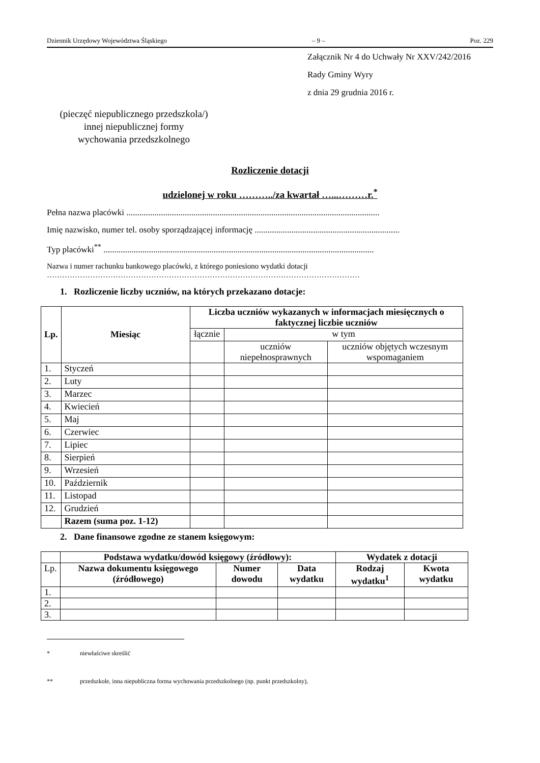Dziennik Urzędowy Województwa Śląskiego – 9 – Poz. 229
Załącznik Nr 4 do Uchwały Nr XXV/242/2016
Rady Gminy Wyry
z dnia 29 grudnia 2016 r.
(pieczęć niepublicznego przedszkola/)
innej niepublicznej formy
wychowania przedszkolnego
Rozliczenie dotacji
udzielonej w roku ………../za kwartał …...………r.<sup>*</sup>
Pełna nazwa placówki .....................................................................................................................
Imię nazwisko, numer tel. osoby sporządzającej informację ...................................................................
Typ placówki<sup>**</sup> .............................................................................................................................
Nazwa i numer rachunku bankowego placówki, z którego poniesiono wydatki dotacji
……………………………………………………………………………………………………………
1. Rozliczenie liczby uczniów, na których przekazano dotacje:
| Lp. | Miesiąc | Liczba uczniów wykazanych w informacjach miesięcznych o faktycznej liczbie uczniów | | |
| --- | --- | --- | --- | --- |
| | | łącznie | w tym | |
| | | | uczniów niepełnosprawnych | uczniów objętych wczesnym wspomaganiem |
| 1. | Styczeń | | | |
| 2. | Luty | | | |
| 3. | Marzec | | | |
| 4. | Kwiecień | | | |
| 5. | Maj | | | |
| 6. | Czerwiec | | | |
| 7. | Lipiec | | | |
| 8. | Sierpień | | | |
| 9. | Wrzesień | | | |
| 10. | Październik | | | |
| 11. | Listopad | | | |
| 12. | Grudzień | | | |
| | Razem (suma poz. 1-12) | | | |
2. Dane finansowe zgodne ze stanem księgowym:
| | Podstawa wydatku/dowód księgowy (źródłowy): | | | Wydatek z dotacji | |
| Lp. | Nazwa dokumentu księgowego (źródłowego) | Numer dowodu | Data wydatku | Rodzaj wydatku<sup>1</sup> | Kwota wydatku |
| 1. | | | | | |
| 2. | | | | | |
| 3. | | | | | |
* niewłaściwe skreślić
** przedszkole, inna niepubliczna forma wychowania przedszkolnego (np. punkt przedszkolny),